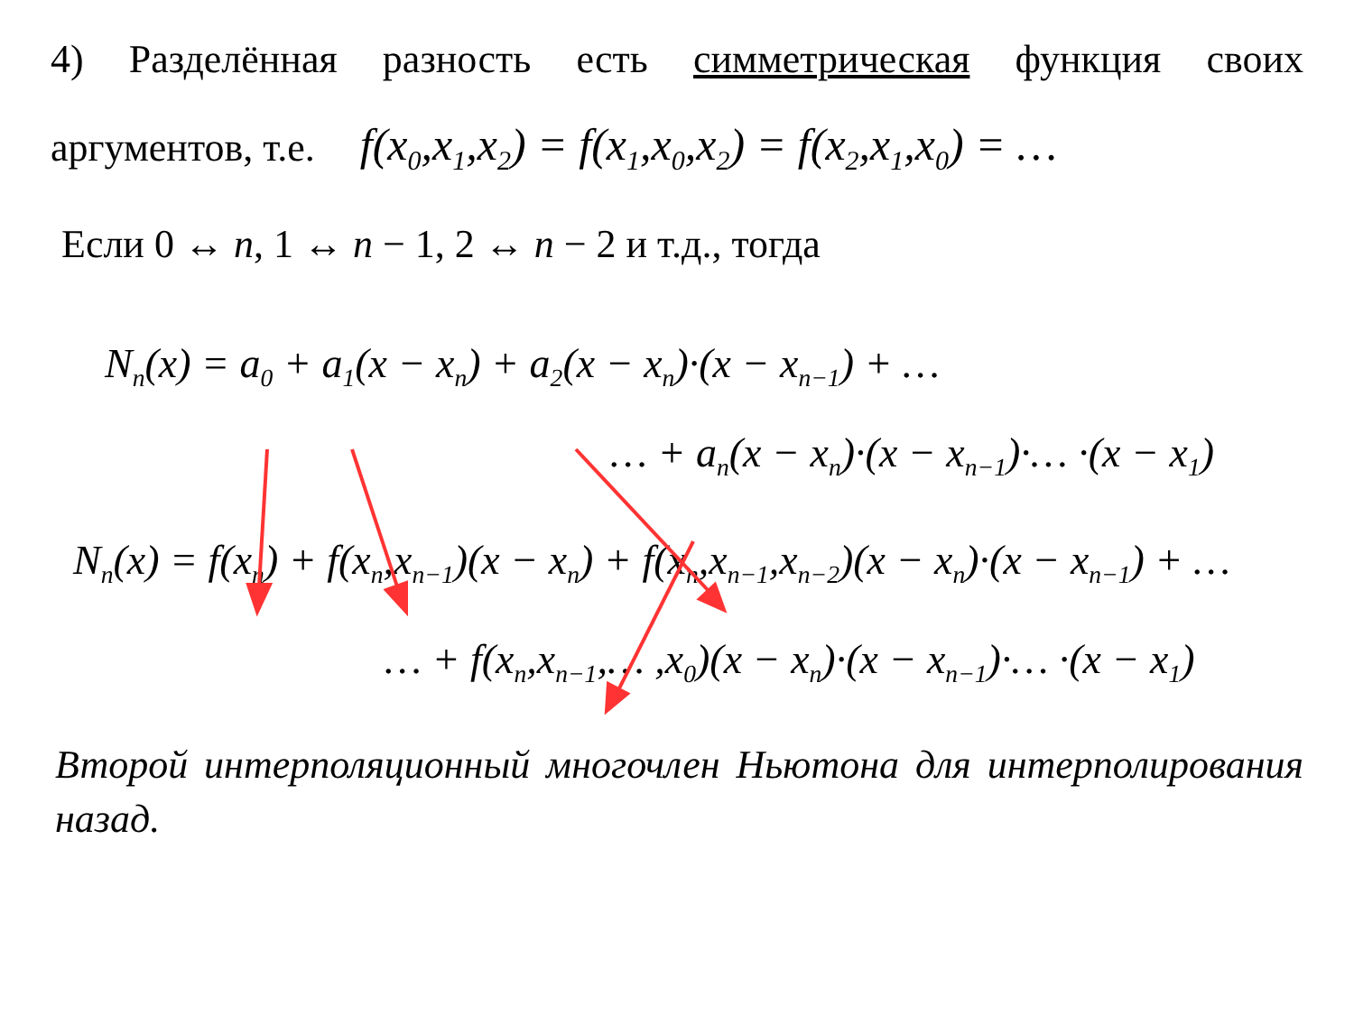4) Разделённая разность есть симметрическая функция своих
аргументов, т.е. f(x<sub>0</sub>,x<sub>1</sub>,x<sub>2</sub>) = f(x<sub>1</sub>,x<sub>0</sub>,x<sub>2</sub>) = f(x<sub>2</sub>,x<sub>1</sub>,x<sub>0</sub>) = …
Если 0 ↔ n, 1 ↔ n − 1, 2 ↔ n − 2 и т.д., тогда
N<sub>n</sub>(x) = a<sub>0</sub> + a<sub>1</sub>(x − x<sub>n</sub>) + a<sub>2</sub>(x − x<sub>n</sub>)·(x − x<sub>n−1</sub>) + …
… + a<sub>n</sub>(x − x<sub>n</sub>)·(x − x<sub>n−1</sub>)·… ·(x − x<sub>1</sub>)
N<sub>n</sub>(x) = f(x<sub>n</sub>) + f(x<sub>n</sub>,x<sub>n−1</sub>)(x − x<sub>n</sub>) + f(x<sub>n</sub>,x<sub>n−1</sub>,x<sub>n−2</sub>)(x − x<sub>n</sub>)·(x − x<sub>n−1</sub>) + …
… + f(x<sub>n</sub>,x<sub>n−1</sub>,… ,x<sub>0</sub>)(x − x<sub>n</sub>)·(x − x<sub>n−1</sub>)·… ·(x − x<sub>1</sub>)
Второй интерполяционный многочлен Ньютона для интерполирования назад.